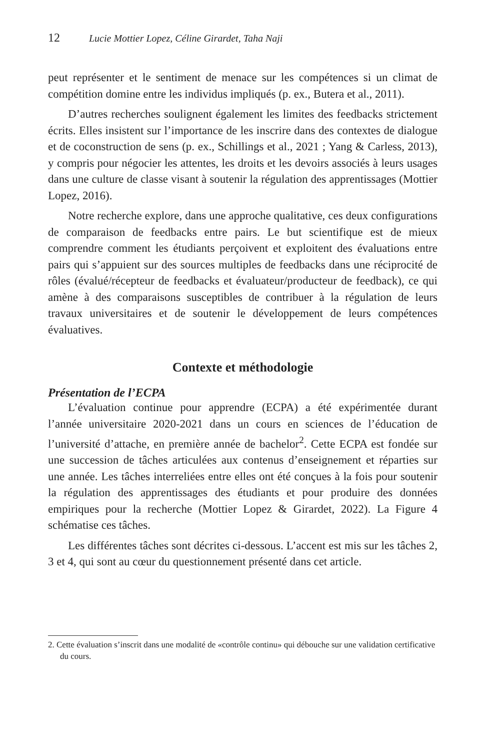12 Lucie Mottier Lopez, Céline Girardet, Taha Naji
peut représenter et le sentiment de menace sur les compétences si un climat de compétition domine entre les individus impliqués (p. ex., Butera et al., 2011).
D’autres recherches soulignent également les limites des feedbacks strictement écrits. Elles insistent sur l’importance de les inscrire dans des contextes de dialogue et de coconstruction de sens (p. ex., Schillings et al., 2021 ; Yang & Carless, 2013), y compris pour négocier les attentes, les droits et les devoirs associés à leurs usages dans une culture de classe visant à soutenir la régulation des apprentissages (Mottier Lopez, 2016).
Notre recherche explore, dans une approche qualitative, ces deux configurations de comparaison de feedbacks entre pairs. Le but scientifique est de mieux comprendre comment les étudiants perçoivent et exploitent des évaluations entre pairs qui s’appuient sur des sources multiples de feedbacks dans une réciprocité de rôles (évalué/récepteur de feedbacks et évaluateur/producteur de feedback), ce qui amène à des comparaisons susceptibles de contribuer à la régulation de leurs travaux universitaires et de soutenir le développement de leurs compétences évaluatives.
Contexte et méthodologie
Présentation de l’ECPA
L’évaluation continue pour apprendre (ECPA) a été expérimentée durant l’année universitaire 2020-2021 dans un cours en sciences de l’éducation de l’université d’attache, en première année de bachelor<sup>2</sup>. Cette ECPA est fondée sur une succession de tâches articulées aux contenus d’enseignement et réparties sur une année. Les tâches interreliées entre elles ont été conçues à la fois pour soutenir la régulation des apprentissages des étudiants et pour produire des données empiriques pour la recherche (Mottier Lopez & Girardet, 2022). La Figure 4 schématise ces tâches.
Les différentes tâches sont décrites ci-dessous. L’accent est mis sur les tâches 2, 3 et 4, qui sont au cœur du questionnement présenté dans cet article.
2. Cette évaluation s’inscrit dans une modalité de «contrôle continu» qui débouche sur une validation certificative du cours.